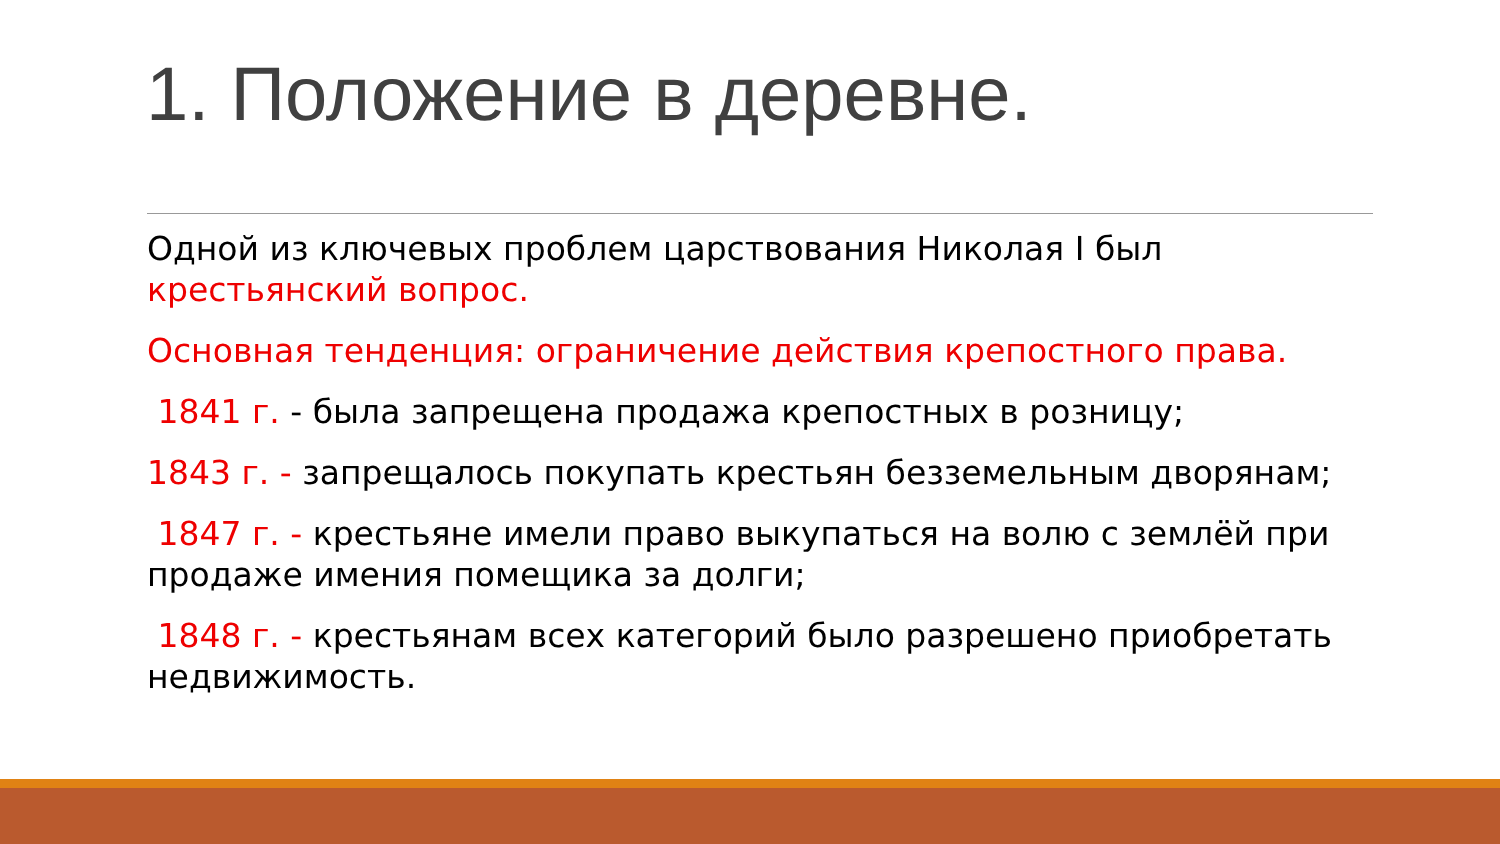1. Положение в деревне.
Одной из ключевых проблем царствования Николая I был крестьянский вопрос.
Основная тенденция: ограничение действия крепостного права.
1841 г. - была запрещена продажа крепостных в розницу;
1843 г. - запрещалось покупать крестьян безземельным дворянам;
1847 г. - крестьяне имели право выкупаться на волю с землёй при продаже имения помещика за долги;
1848 г. - крестьянам всех категорий было разрешено приобретать недвижимость.